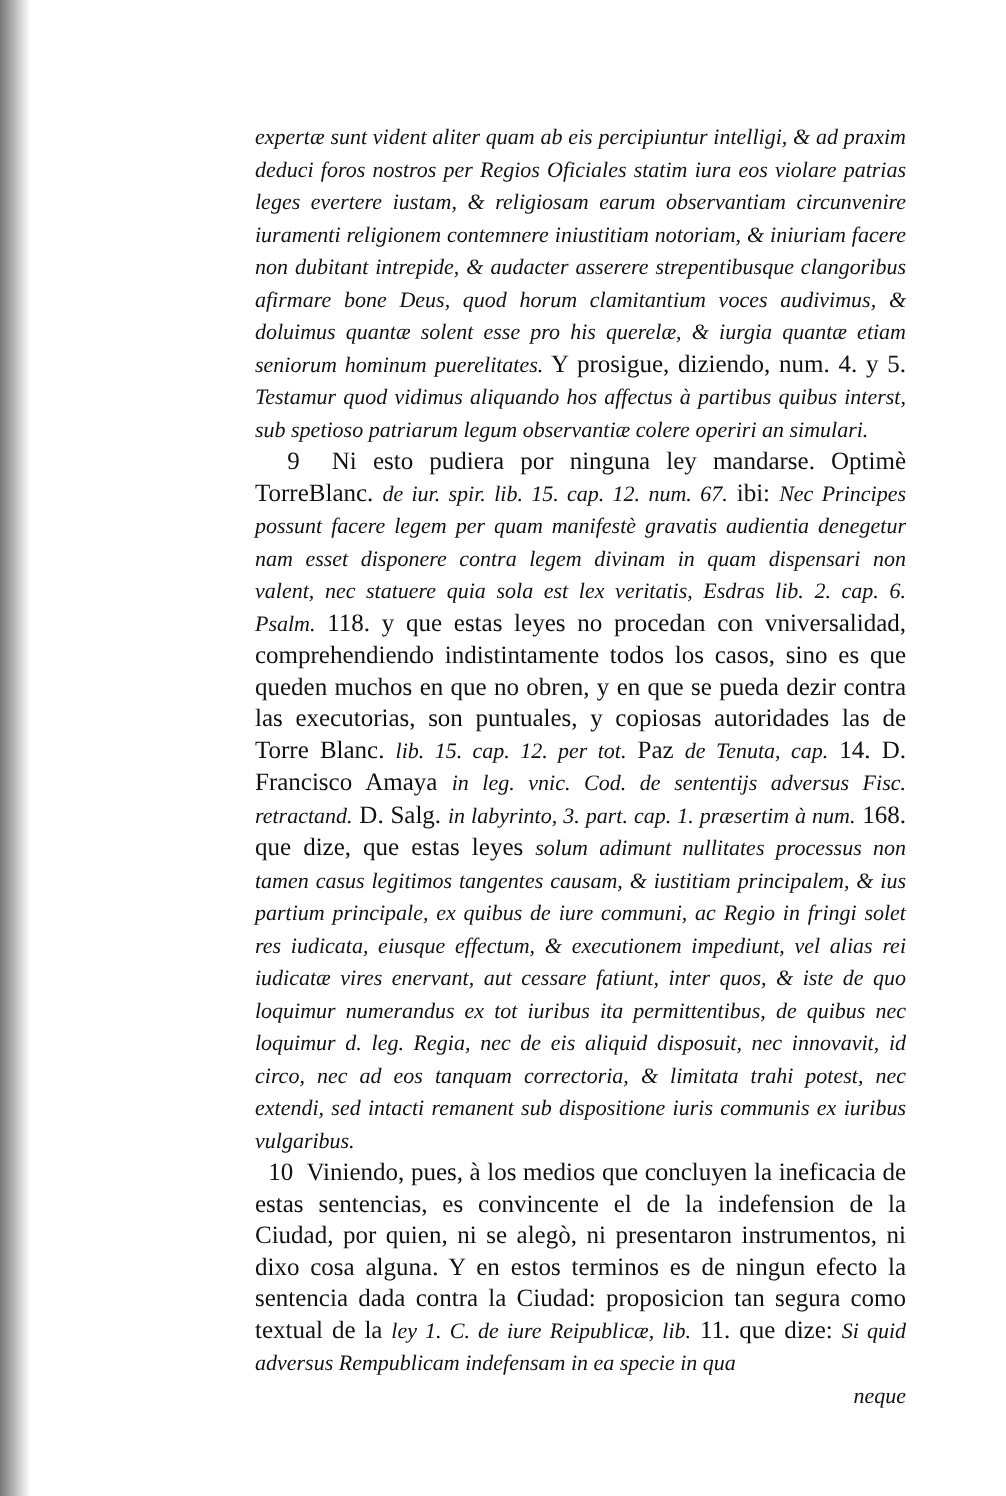expertæ sunt vident aliter quam ab eis percipiuntur intelligi, & ad praxim deduci foros nostros per Regios Oficiales statim iura eos violare patrias leges evertere iustam, & religiosam earum observantiam circunvenire iuramenti religionem contemnere iniustitiam notoriam, & iniuriam facere non dubitant intrepide, & audacter asserere strepentibusque clangoribus afirmare bone Deus, quod horum clamitantium voces audivimus, & doluimus quantæ solent esse pro his querelæ, & iurgia quantæ etiam seniorum hominum puerelitates. Y prosigue, diziendo, num. 4. y 5. Testamur quod vidimus aliquando hos affectus à partibus quibus interst, sub spetioso patriarum legum observantiæ colere operiri an simulari.
9 Ni esto pudiera por ninguna ley mandarse. Optimè TorreBlanc. de iur. spir. lib. 15. cap. 12. num. 67. ibi: Nec Principes possunt facere legem per quam manifestè gravatis audientia denegetur nam esset disponere contra legem divinam in quam dispensari non valent, nec statuere quia sola est lex veritatis, Esdras lib. 2. cap. 6. Psalm. 118. y que estas leyes no procedan con vniversalidad, comprehendiendo indistintamente todos los casos, sino es que queden muchos en que no obren, y en que se pueda dezir contra las executorias, son puntuales, y copiosas autoridades las de Torre Blanc. lib. 15. cap. 12. per tot. Paz de Tenuta, cap. 14. D. Francisco Amaya in leg. vnic. Cod. de sententijs adversus Fisc. retractand. D. Salg. in labyrinto, 3. part. cap. 1. præsertim à num. 168. que dize, que estas leyes solum adimunt nullitates processus non tamen casus legitimos tangentes causam, & iustitiam principalem, & ius partium principale, ex quibus de iure communi, ac Regio in fringi solet res iudicata, eiusque effectum, & executionem impediunt, vel alias rei iudicatæ vires enervant, aut cessare fatiunt, inter quos, & iste de quo loquimur numerandus ex tot iuribus ita permittentibus, de quibus nec loquimur d. leg. Regia, nec de eis aliquid disposuit, nec innovavit, id circo, nec ad eos tanquam correctoria, & limitata trahi potest, nec extendi, sed intacti remanent sub dispositione iuris communis ex iuribus vulgaribus.
10 Viniendo, pues, à los medios que concluyen la ineficacia de estas sentencias, es convincente el de la indefension de la Ciudad, por quien, ni se alegò, ni presentaron instrumentos, ni dixo cosa alguna. Y en estos terminos es de ningun efecto la sentencia dada contra la Ciudad: proposicion tan segura como textual de la ley 1. C. de iure Reipublicæ, lib. 11. que dize: Si quid adversus Rempublicam indefensam in ea specie in qua
neque